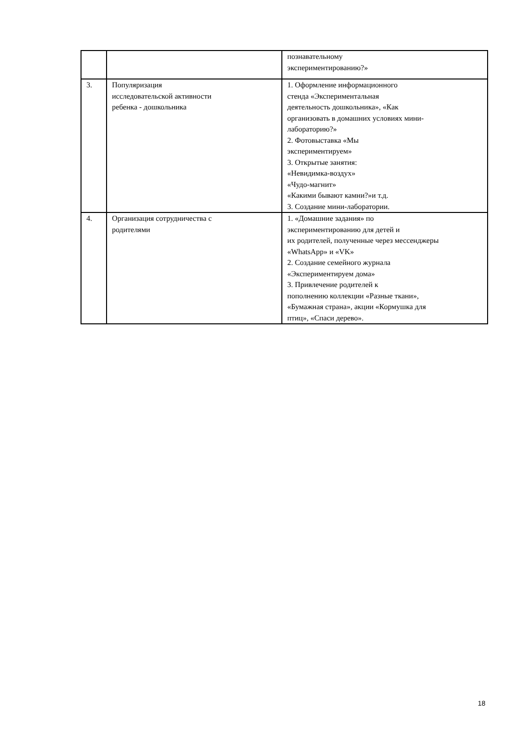| | | познавательному экспериментированию?» |
| 3. | Популяризация исследовательской активности ребенка - дошкольника | 1. Оформление информационного стенда «Экспериментальная деятельность дошкольника», «Как организовать в домашних условиях мини- лабораторию?» 2. Фотовыставка «Мы экспериментируем» 3. Открытые занятия: «Невидимка-воздух» «Чудо-магнит» «Какими бывают камни?»и т.д. 3. Создание мини-лаборатории. |
| 4. | Организация сотрудничества с родителями | 1. «Домашние задания» по экспериментированию для детей и их родителей, полученные через мессенджеры «WhatsApp» и «VK» 2. Создание семейного журнала «Экспериментируем дома» 3. Привлечение родителей к пополнению коллекции «Разные ткани», «Бумажная страна», акции «Кормушка для птиц», «Спаси дерево». |
18